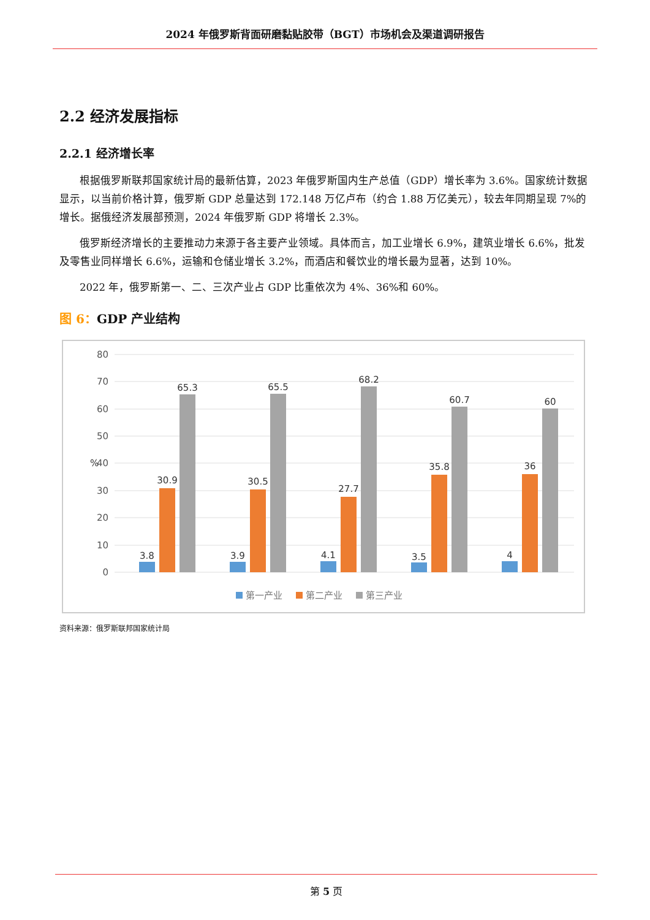2024 年俄罗斯背面研磨黏贴胶带（BGT）市场机会及渠道调研报告
2.2 经济发展指标
2.2.1 经济增长率
根据俄罗斯联邦国家统计局的最新估算，2023 年俄罗斯国内生产总值（GDP）增长率为 3.6%。国家统计数据显示，以当前价格计算，俄罗斯 GDP 总量达到 172.148 万亿卢布（约合 1.88 万亿美元），较去年同期呈现 7%的增长。据俄经济发展部预测，2024 年俄罗斯 GDP 将增长 2.3%。
俄罗斯经济增长的主要推动力来源于各主要产业领域。具体而言，加工业增长 6.9%，建筑业增长 6.6%，批发及零售业同样增长 6.6%，运输和仓储业增长 3.2%，而酒店和餐饮业的增长最为显著，达到 10%。
2022 年，俄罗斯第一、二、三次产业占 GDP 比重依次为 4%、36%和 60%。
图 6：GDP 产业结构
80
70
60
50
40
30
20
10
0
%
3.8
30.9
65.3
3.9
30.5
65.5
4.1
27.7
68.2
3.5
35.8
60.7
4
36
60
第一产业
第二产业
第三产业
资料来源：俄罗斯联邦国家统计局
第 5 页